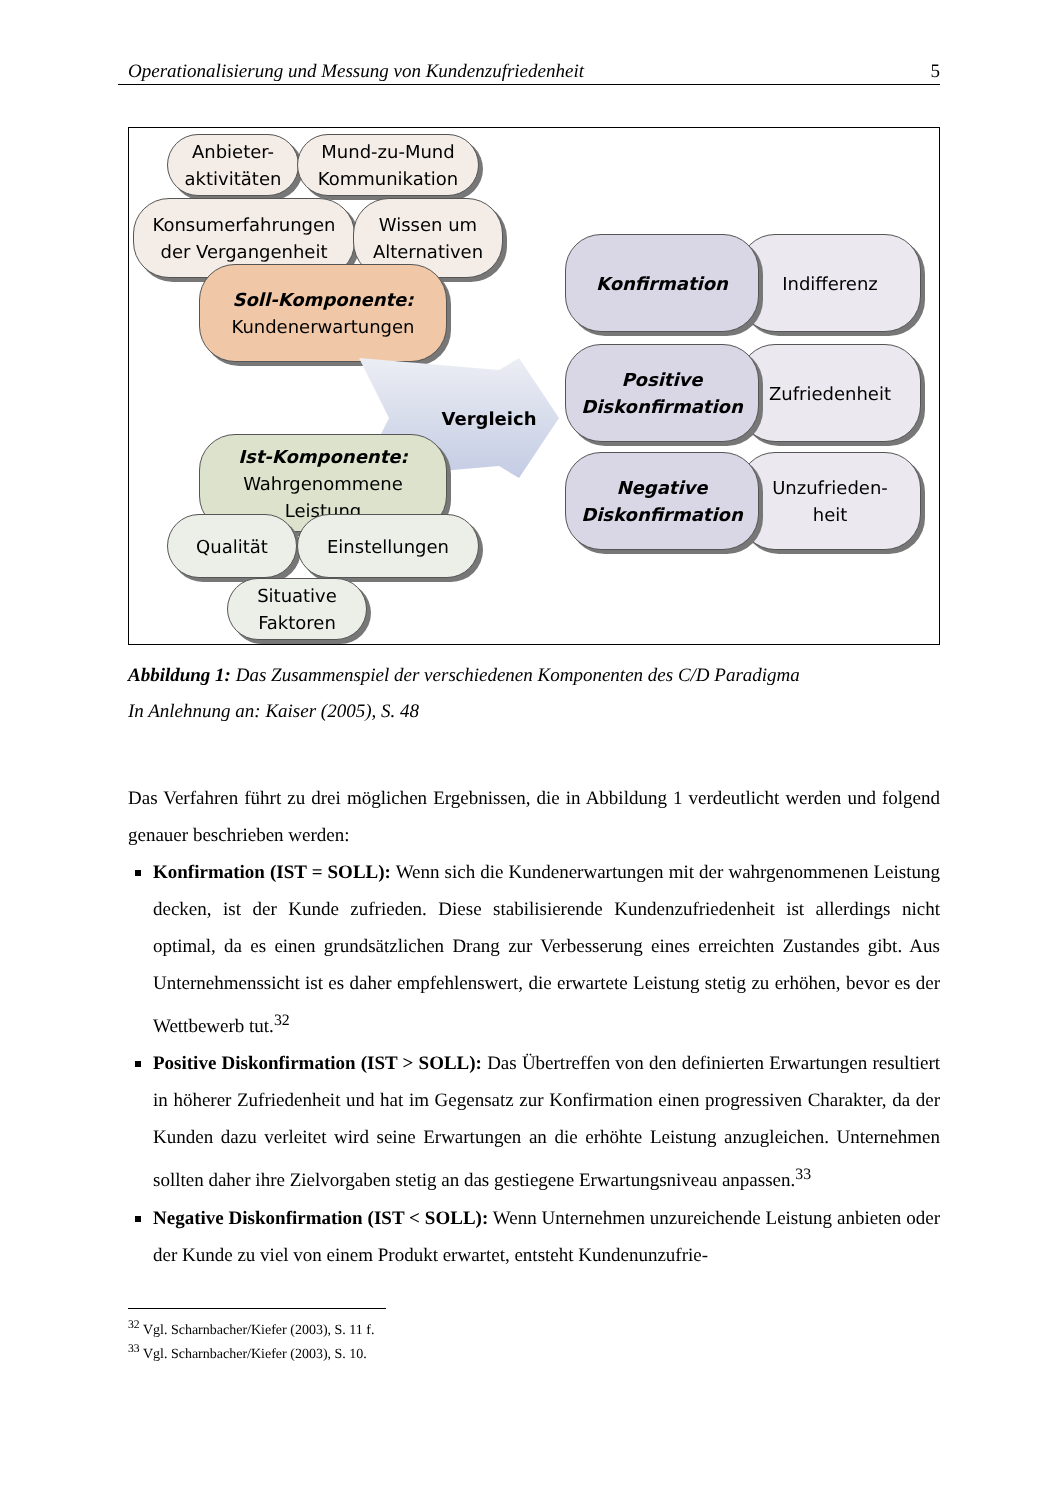Operationalisierung und Messung von Kundenzufriedenheit 5
Anbieter-
aktivitäten
Mund-zu-Mund
Kommunikation
Konsumerfahrungen
der Vergangenheit
Wissen um
Alternativen
Soll-Komponente:
Kundenerwartungen
Vergleich
Ist-Komponente:
Wahrgenommene
Leistung
Qualität Einstellungen
Situative
Faktoren
Indifferenz
Konfirmation
Zufriedenheit
Positive
Diskonfirmation
Unzufrieden-
heit
Negative
Diskonfirmation
Abbildung 1: Das Zusammenspiel der verschiedenen Komponenten des C/D Paradigma
In Anlehnung an: Kaiser (2005), S. 48
Das Verfahren führt zu drei möglichen Ergebnissen, die in Abbildung 1 verdeutlicht werden und folgend genauer beschrieben werden:
Konfirmation (IST = SOLL): Wenn sich die Kundenerwartungen mit der wahrgenommenen Leistung decken, ist der Kunde zufrieden. Diese stabilisierende Kundenzufriedenheit ist allerdings nicht optimal, da es einen grundsätzlichen Drang zur Verbesserung eines erreichten Zustandes gibt. Aus Unternehmenssicht ist es daher empfehlenswert, die erwartete Leistung stetig zu erhöhen, bevor es der Wettbewerb tut.<sup>32</sup>
Positive Diskonfirmation (IST > SOLL): Das Übertreffen von den definierten Erwartungen resultiert in höherer Zufriedenheit und hat im Gegensatz zur Konfirmation einen progressiven Charakter, da der Kunden dazu verleitet wird seine Erwartungen an die erhöhte Leistung anzugleichen. Unternehmen sollten daher ihre Zielvorgaben stetig an das gestiegene Erwartungsniveau anpassen.<sup>33</sup>
Negative Diskonfirmation (IST < SOLL): Wenn Unternehmen unzureichende Leistung anbieten oder der Kunde zu viel von einem Produkt erwartet, entsteht Kundenunzufrie-
<sup>32</sup> Vgl. Scharnbacher/Kiefer (2003), S. 11 f.
<sup>33</sup> Vgl. Scharnbacher/Kiefer (2003), S. 10.